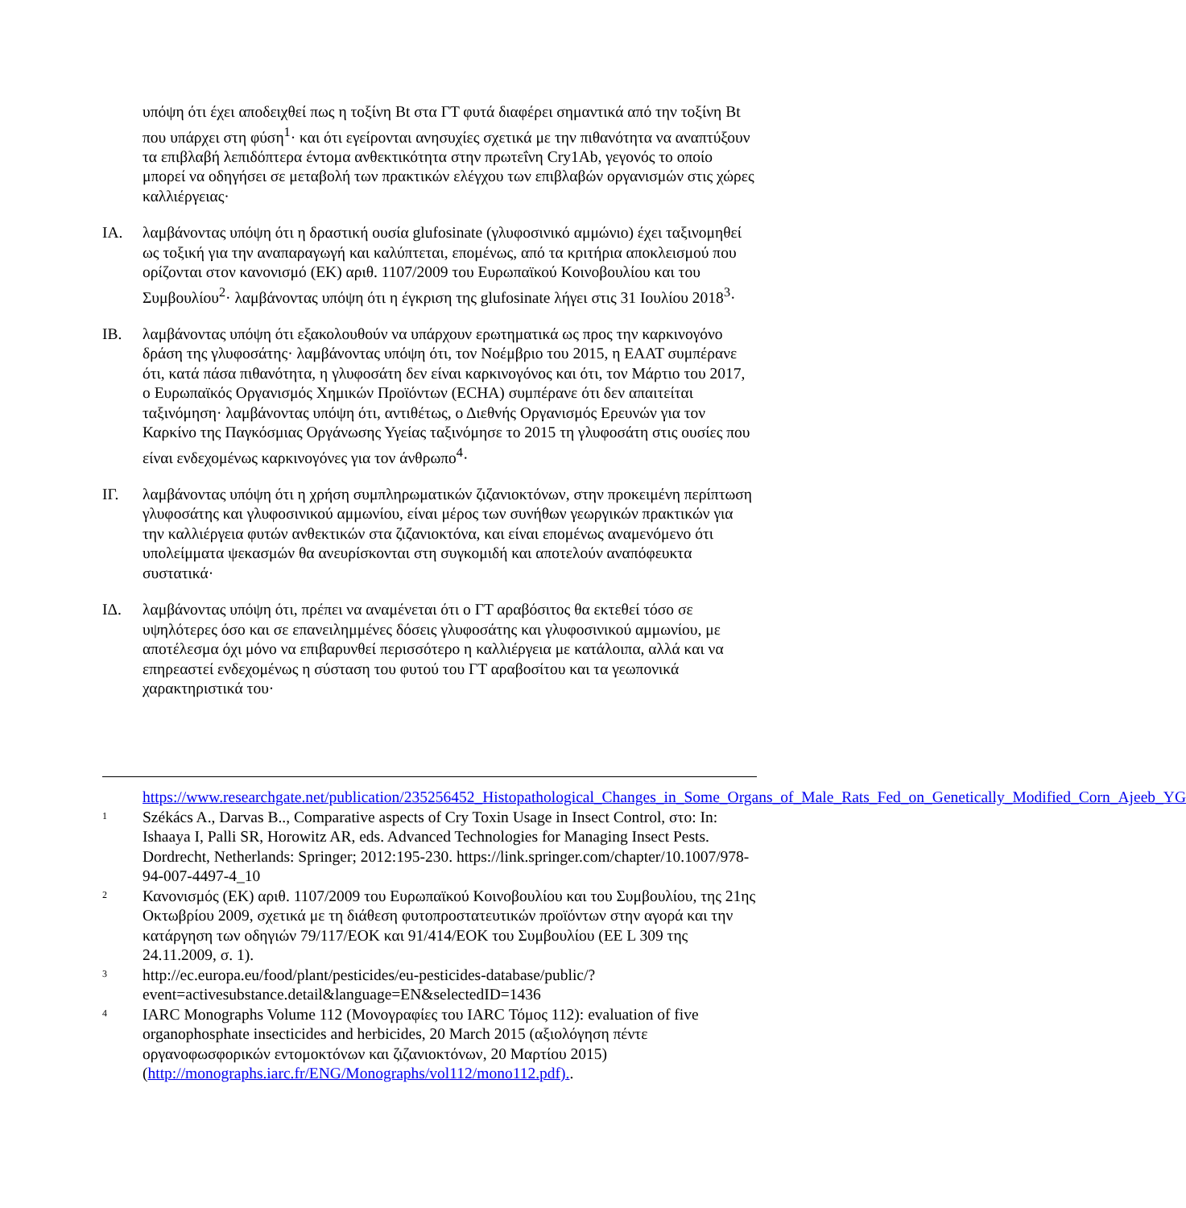υπόψη ότι έχει αποδειχθεί πως η τοξίνη Bt στα ΓΤ φυτά διαφέρει σημαντικά από την τοξίνη Bt που υπάρχει στη φύση<sup>1</sup>· και ότι εγείρονται ανησυχίες σχετικά με την πιθανότητα να αναπτύξουν τα επιβλαβή λεπιδόπτερα έντομα ανθεκτικότητα στην πρωτεΐνη Cry1Ab, γεγονός το οποίο μπορεί να οδηγήσει σε μεταβολή των πρακτικών ελέγχου των επιβλαβών οργανισμών στις χώρες καλλιέργειας·
ΙΑ. λαμβάνοντας υπόψη ότι η δραστική ουσία glufosinate (γλυφοσινικό αμμώνιο) έχει ταξινομηθεί ως τοξική για την αναπαραγωγή και καλύπτεται, επομένως, από τα κριτήρια αποκλεισμού που ορίζονται στον κανονισμό (ΕΚ) αριθ. 1107/2009 του Ευρωπαϊκού Κοινοβουλίου και του Συμβουλίου<sup>2</sup>· λαμβάνοντας υπόψη ότι η έγκριση της glufosinate λήγει στις 31 Ιουλίου 2018<sup>3</sup>·
ΙΒ. λαμβάνοντας υπόψη ότι εξακολουθούν να υπάρχουν ερωτηματικά ως προς την καρκινογόνο δράση της γλυφοσάτης· λαμβάνοντας υπόψη ότι, τον Νοέμβριο του 2015, η ΕΑΑΤ συμπέρανε ότι, κατά πάσα πιθανότητα, η γλυφοσάτη δεν είναι καρκινογόνος και ότι, τον Μάρτιο του 2017, ο Ευρωπαϊκός Οργανισμός Χημικών Προϊόντων (ECHA) συμπέρανε ότι δεν απαιτείται ταξινόμηση· λαμβάνοντας υπόψη ότι, αντιθέτως, ο Διεθνής Οργανισμός Ερευνών για τον Καρκίνο της Παγκόσμιας Οργάνωσης Υγείας ταξινόμησε το 2015 τη γλυφοσάτη στις ουσίες που είναι ενδεχομένως καρκινογόνες για τον άνθρωπο<sup>4</sup>·
ΙΓ. λαμβάνοντας υπόψη ότι η χρήση συμπληρωματικών ζιζανιοκτόνων, στην προκειμένη περίπτωση γλυφοσάτης και γλυφοσινικού αμμωνίου, είναι μέρος των συνήθων γεωργικών πρακτικών για την καλλιέργεια φυτών ανθεκτικών στα ζιζανιοκτόνα, και είναι επομένως αναμενόμενο ότι υπολείμματα ψεκασμών θα ανευρίσκονται στη συγκομιδή και αποτελούν αναπόφευκτα συστατικά·
ΙΔ. λαμβάνοντας υπόψη ότι, πρέπει να αναμένεται ότι ο ΓΤ αραβόσιτος θα εκτεθεί τόσο σε υψηλότερες όσο και σε επανειλημμένες δόσεις γλυφοσάτης και γλυφοσινικού αμμωνίου, με αποτέλεσμα όχι μόνο να επιβαρυνθεί περισσότερο η καλλιέργεια με κατάλοιπα, αλλά και να επηρεαστεί ενδεχομένως η σύσταση του φυτού του ΓΤ αραβοσίτου και τα γεωπονικά χαρακτηριστικά του·
https://www.researchgate.net/publication/235256452_Histopathological_Changes_in_Some_Organs_of_Male_Rats_Fed_on_Genetically_Modified_Corn_Ajeeb_YG
1
Székács A., Darvas B.., Comparative aspects of Cry Toxin Usage in Insect Control, στο: In: Ishaaya I, Palli SR, Horowitz AR, eds. Advanced Technologies for Managing Insect Pests. Dordrecht, Netherlands: Springer; 2012:195-230. https://link.springer.com/chapter/10.1007/978-94-007-4497-4_10
2
Κανονισμός (ΕΚ) αριθ. 1107/2009 του Ευρωπαϊκού Κοινοβουλίου και του Συμβουλίου, της 21ης Οκτωβρίου 2009, σχετικά με τη διάθεση φυτοπροστατευτικών προϊόντων στην αγορά και την κατάργηση των οδηγιών 79/117/ΕΟΚ και 91/414/ΕΟΚ του Συμβουλίου (ΕΕ L 309 της 24.11.2009, σ. 1).
3
http://ec.europa.eu/food/plant/pesticides/eu-pesticides-database/public/?event=activesubstance.detail&language=EN&selectedID=1436
4
IARC Monographs Volume 112 (Μονογραφίες του IARC Τόμος 112): evaluation of five organophosphate insecticides and herbicides, 20 March 2015 (αξιολόγηση πέντε οργανοφωσφορικών εντομοκτόνων και ζιζανιοκτόνων, 20 Μαρτίου 2015) (http://monographs.iarc.fr/ENG/Monographs/vol112/mono112.pdf)..